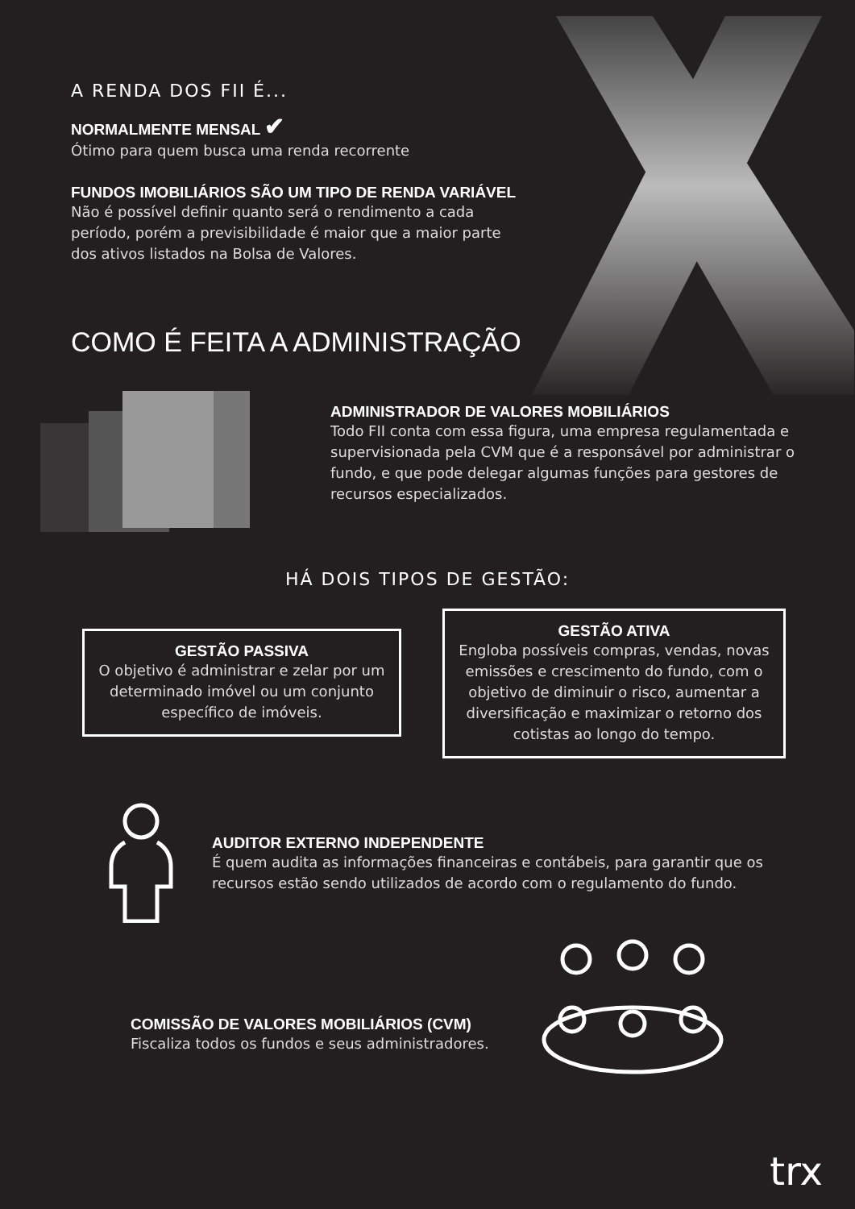A RENDA DOS FII É...
NORMALMENTE MENSAL ✔
Ótimo para quem busca uma renda recorrente
FUNDOS IMOBILIÁRIOS SÃO UM TIPO DE RENDA VARIÁVEL
Não é possível definir quanto será o rendimento a cada período, porém a previsibilidade é maior que a maior parte dos ativos listados na Bolsa de Valores.
COMO É FEITA A ADMINISTRAÇÃO
ADMINISTRADOR DE VALORES MOBILIÁRIOS
Todo FII conta com essa figura, uma empresa regulamentada e supervisionada pela CVM que é a responsável por administrar o fundo, e que pode delegar algumas funções para gestores de recursos especializados.
HÁ DOIS TIPOS DE GESTÃO:
GESTÃO PASSIVA
O objetivo é administrar e zelar por um determinado imóvel ou um conjunto específico de imóveis.
GESTÃO ATIVA
Engloba possíveis compras, vendas, novas emissões e crescimento do fundo, com o objetivo de diminuir o risco, aumentar a diversificação e maximizar o retorno dos cotistas ao longo do tempo.
AUDITOR EXTERNO INDEPENDENTE
É quem audita as informações financeiras e contábeis, para garantir que os recursos estão sendo utilizados de acordo com o regulamento do fundo.
COMISSÃO DE VALORES MOBILIÁRIOS (CVM)
Fiscaliza todos os fundos e seus administradores.
trx